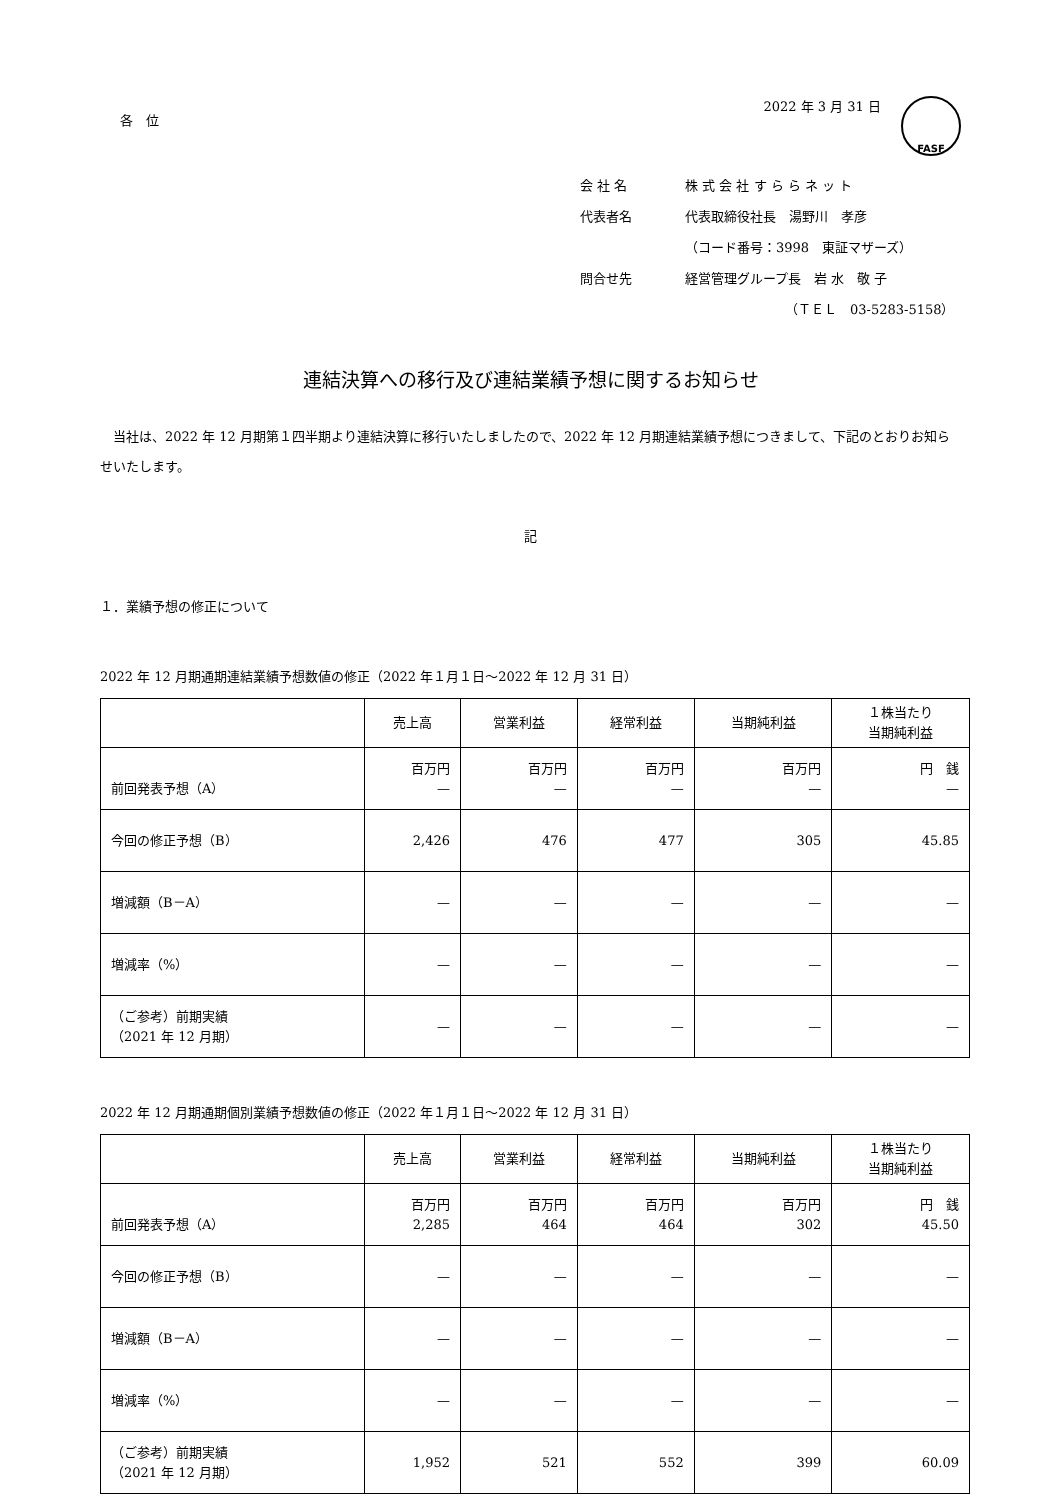各　位
2022 年 3 月 31 日 FASF
会 社 名 株 式 会 社 す ら ら ネ ッ ト
代表者名 代表取締役社長　湯野川　孝彦
（コード番号：3998　東証マザーズ）
問合せ先 経営管理グループ長　岩 水　敬 子
（ＴＥＬ　03-5283-5158）
連結決算への移行及び連結業績予想に関するお知らせ
　当社は、2022 年 12 月期第１四半期より連結決算に移行いたしましたので、2022 年 12 月期連結業績予想につきまして、下記のとおりお知らせいたします。
記
１．業績予想の修正について
2022 年 12 月期通期連結業績予想数値の修正（2022 年１月１日～2022 年 12 月 31 日）
| | 売上高 | 営業利益 | 経常利益 | 当期純利益 | １株当たり 当期純利益 |
| --- | --- | --- | --- | --- | --- |
| 前回発表予想（A） | 百万円 — | 百万円 — | 百万円 — | 百万円 — | 円 銭 — |
| 今回の修正予想（B） | 2,426 | 476 | 477 | 305 | 45.85 |
| 増減額（B－A） | — | — | — | — | — |
| 増減率（%） | — | — | — | — | — |
| （ご参考）前期実績 （2021 年 12 月期） | — | — | — | — | — |
2022 年 12 月期通期個別業績予想数値の修正（2022 年１月１日～2022 年 12 月 31 日）
| | 売上高 | 営業利益 | 経常利益 | 当期純利益 | １株当たり 当期純利益 |
| --- | --- | --- | --- | --- | --- |
| 前回発表予想（A） | 百万円 2,285 | 百万円 464 | 百万円 464 | 百万円 302 | 円 銭 45.50 |
| 今回の修正予想（B） | — | — | — | — | — |
| 増減額（B－A） | — | — | — | — | — |
| 増減率（%） | — | — | — | — | — |
| （ご参考）前期実績 （2021 年 12 月期） | 1,952 | 521 | 552 | 399 | 60.09 |